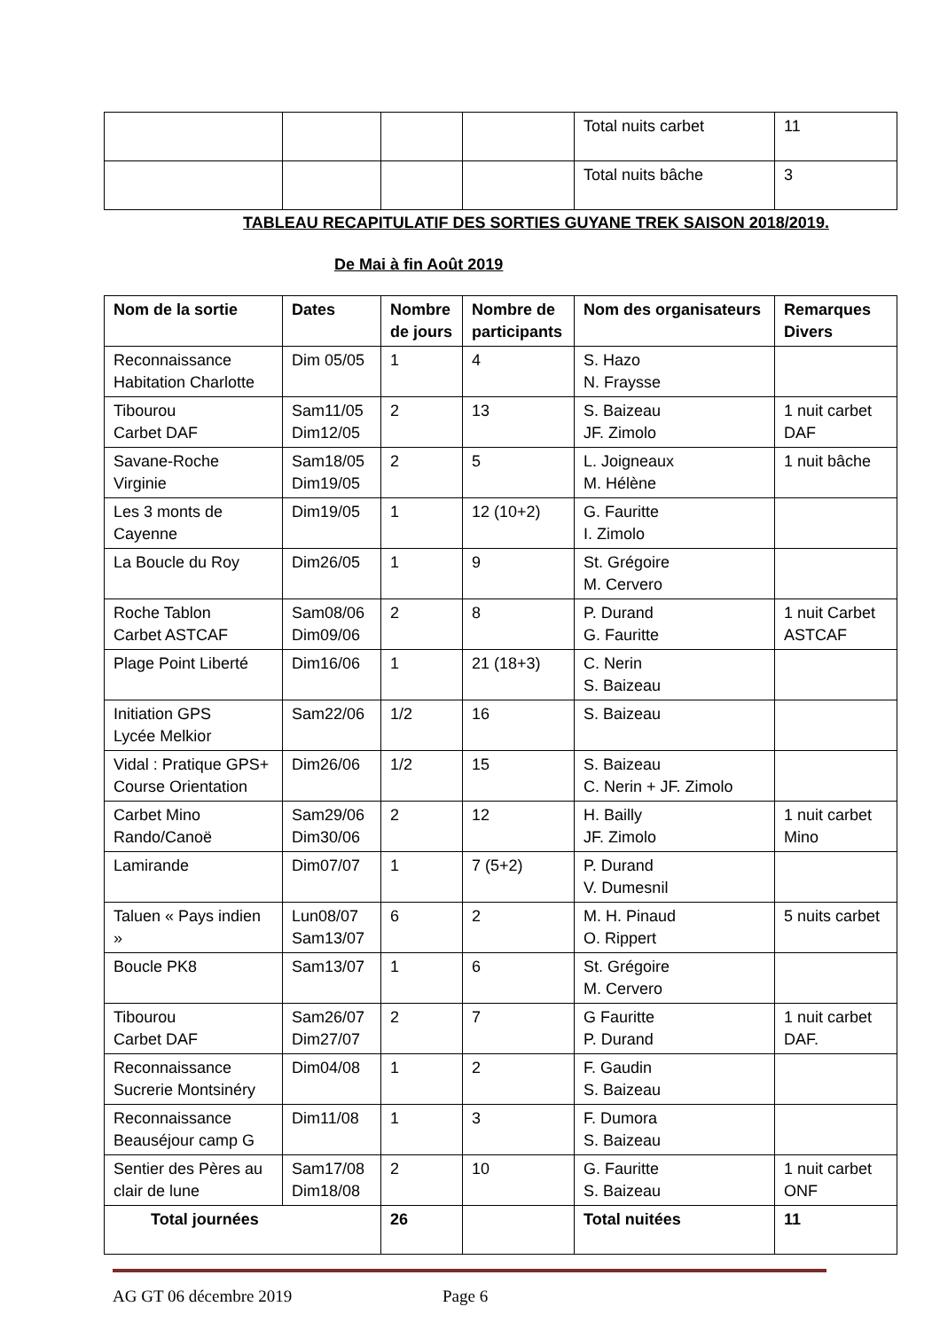| | | | | Total nuits carbet | 11 |
| | | | | Total nuits bâche | 3 |
TABLEAU RECAPITULATIF DES SORTIES GUYANE TREK SAISON 2018/2019.
De Mai à fin Août 2019
| Nom de la sortie | Dates | Nombre de jours | Nombre de participants | Nom des organisateurs | Remarques Divers |
| --- | --- | --- | --- | --- | --- |
| Reconnaissance Habitation Charlotte | Dim 05/05 | 1 | 4 | S. Hazo N. Fraysse | |
| Tibourou Carbet DAF | Sam11/05 Dim12/05 | 2 | 13 | S. Baizeau JF. Zimolo | 1 nuit carbet DAF |
| Savane-Roche Virginie | Sam18/05 Dim19/05 | 2 | 5 | L. Joigneaux M. Hélène | 1 nuit bâche |
| Les 3 monts de Cayenne | Dim19/05 | 1 | 12 (10+2) | G. Fauritte I. Zimolo | |
| La Boucle du Roy | Dim26/05 | 1 | 9 | St. Grégoire M. Cervero | |
| Roche Tablon Carbet ASTCAF | Sam08/06 Dim09/06 | 2 | 8 | P. Durand G. Fauritte | 1 nuit Carbet ASTCAF |
| Plage Point Liberté | Dim16/06 | 1 | 21 (18+3) | C. Nerin S. Baizeau | |
| Initiation GPS Lycée Melkior | Sam22/06 | 1/2 | 16 | S. Baizeau | |
| Vidal : Pratique GPS+ Course Orientation | Dim26/06 | 1/2 | 15 | S. Baizeau C. Nerin + JF. Zimolo | |
| Carbet Mino Rando/Canoë | Sam29/06 Dim30/06 | 2 | 12 | H. Bailly JF. Zimolo | 1 nuit carbet Mino |
| Lamirande | Dim07/07 | 1 | 7 (5+2) | P. Durand V. Dumesnil | |
| Taluen « Pays indien » | Lun08/07 Sam13/07 | 6 | 2 | M. H. Pinaud O. Rippert | 5 nuits carbet |
| Boucle PK8 | Sam13/07 | 1 | 6 | St. Grégoire M. Cervero | |
| Tibourou Carbet DAF | Sam26/07 Dim27/07 | 2 | 7 | G Fauritte P. Durand | 1 nuit carbet DAF. |
| Reconnaissance Sucrerie Montsinéry | Dim04/08 | 1 | 2 | F. Gaudin S. Baizeau | |
| Reconnaissance Beauséjour camp G | Dim11/08 | 1 | 3 | F. Dumora S. Baizeau | |
| Sentier des Pères au clair de lune | Sam17/08 Dim18/08 | 2 | 10 | G. Fauritte S. Baizeau | 1 nuit carbet ONF |
| Total journées | | 26 | | Total nuitées | 11 |
AG GT 06 décembre 2019 Page 6